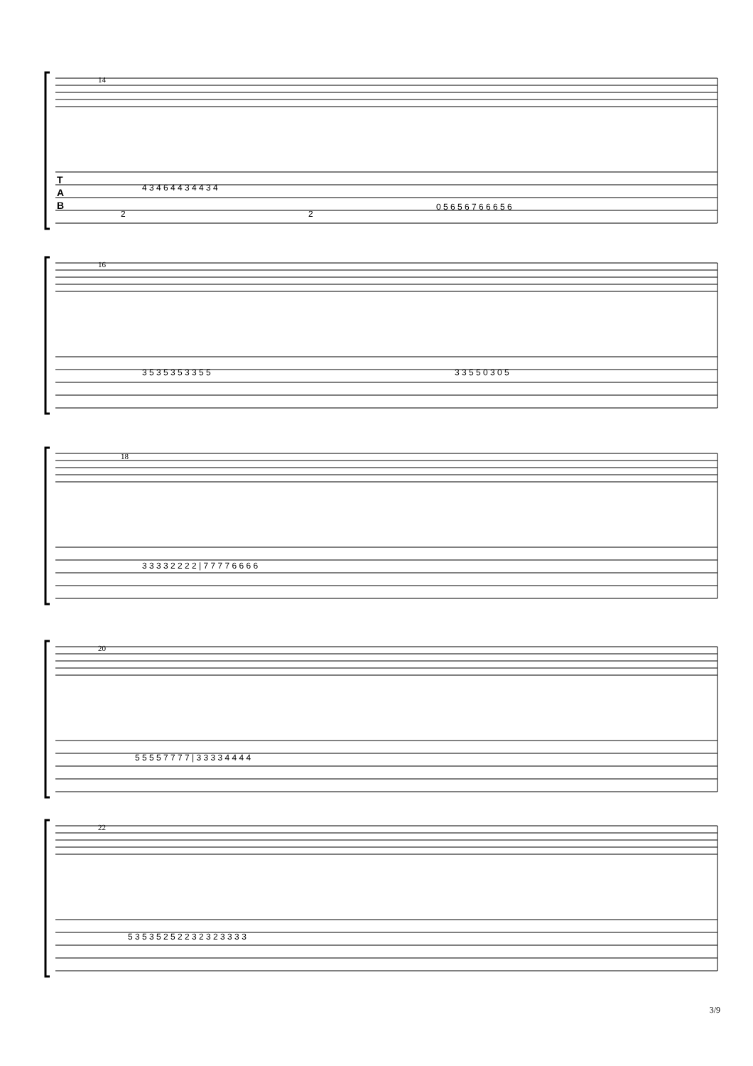T
A
B
14
16
18
20
22
4 3 4 6 4 4 3 4 4 3 4
2
2
0 5 6 5 6 7 6 6 6 5 6
3 5 3 5 3 5 3 3 5 5
3 3 5 5 0 3 0 5
3 3 3 3 2 2 2 2 | 7 7 7 7 6 6 6 6
5 5 5 5 7 7 7 7 | 3 3 3 3 4 4 4 4
5 3 5 3 5 2 5 2 2 3 2 3 2 3 3 3 3
3/9